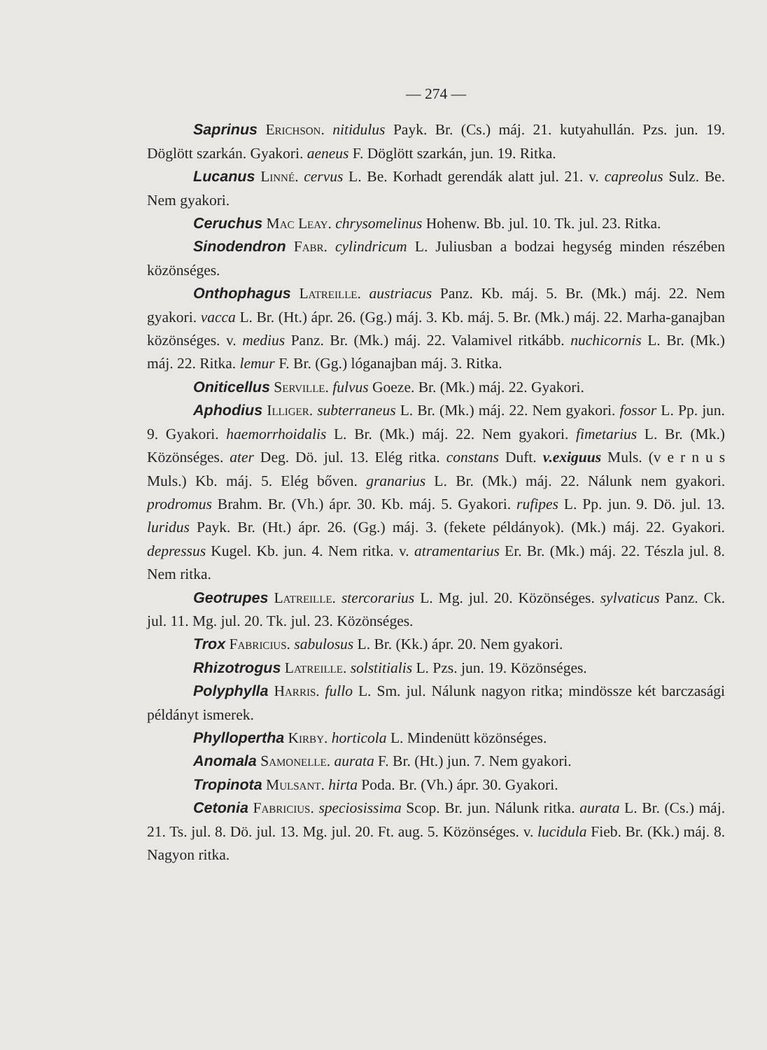— 274 —
Saprinus Erichson. nitidulus Payk. Br. (Cs.) máj. 21. kutyahullán. Pzs. jun. 19. Döglött szarkán. Gyakori. aeneus F. Döglött szarkán, jun. 19. Ritka.
Lucanus Linné. cervus L. Be. Korhadt gerendák alatt jul. 21. v. capreolus Sulz. Be. Nem gyakori.
Ceruchus Mac Leay. chrysomelinus Hohenw. Bb. jul. 10. Tk. jul. 23. Ritka.
Sinodendron Fabr. cylindricum L. Juliusban a bodzai hegység minden részében közönséges.
Onthophagus Latreille. austriacus Panz. Kb. máj. 5. Br. (Mk.) máj. 22. Nem gyakori. vacca L. Br. (Ht.) ápr. 26. (Gg.) máj. 3. Kb. máj. 5. Br. (Mk.) máj. 22. Marha-ganajban közönséges. v. medius Panz. Br. (Mk.) máj. 22. Valamivel ritkább. nuchicornis L. Br. (Mk.) máj. 22. Ritka. lemur F. Br. (Gg.) lóganajban máj. 3. Ritka.
Oniticellus Serville. fulvus Goeze. Br. (Mk.) máj. 22. Gyakori.
Aphodius Illiger. subterraneus L. Br. (Mk.) máj. 22. Nem gyakori. fossor L. Pp. jun. 9. Gyakori. haemorrhoidalis L. Br. (Mk.) máj. 22. Nem gyakori. fimetarius L. Br. (Mk.) Közönséges. ater Deg. Dö. jul. 13. Elég ritka. constans Duft. v.exiguus Muls. (v e r n u s Muls.) Kb. máj. 5. Elég bőven. granarius L. Br. (Mk.) máj. 22. Nálunk nem gyakori. prodromus Brahm. Br. (Vh.) ápr. 30. Kb. máj. 5. Gyakori. rufipes L. Pp. jun. 9. Dö. jul. 13. luridus Payk. Br. (Ht.) ápr. 26. (Gg.) máj. 3. (fekete példányok). (Mk.) máj. 22. Gyakori. depressus Kugel. Kb. jun. 4. Nem ritka. v. atramentarius Er. Br. (Mk.) máj. 22. Tészla jul. 8. Nem ritka.
Geotrupes Latreille. stercorarius L. Mg. jul. 20. Közönséges. sylvaticus Panz. Ck. jul. 11. Mg. jul. 20. Tk. jul. 23. Közönséges.
Trox Fabricius. sabulosus L. Br. (Kk.) ápr. 20. Nem gyakori.
Rhizotrogus Latreille. solstitialis L. Pzs. jun. 19. Közönséges.
Polyphylla Harris. fullo L. Sm. jul. Nálunk nagyon ritka; mindössze két barczasági példányt ismerek.
Phyllopertha Kirby. horticola L. Mindenütt közönséges.
Anomala Samonelle. aurata F. Br. (Ht.) jun. 7. Nem gyakori.
Tropinota Mulsant. hirta Poda. Br. (Vh.) ápr. 30. Gyakori.
Cetonia Fabricius. speciosissima Scop. Br. jun. Nálunk ritka. aurata L. Br. (Cs.) máj. 21. Ts. jul. 8. Dö. jul. 13. Mg. jul. 20. Ft. aug. 5. Közönséges. v. lucidula Fieb. Br. (Kk.) máj. 8. Nagyon ritka.